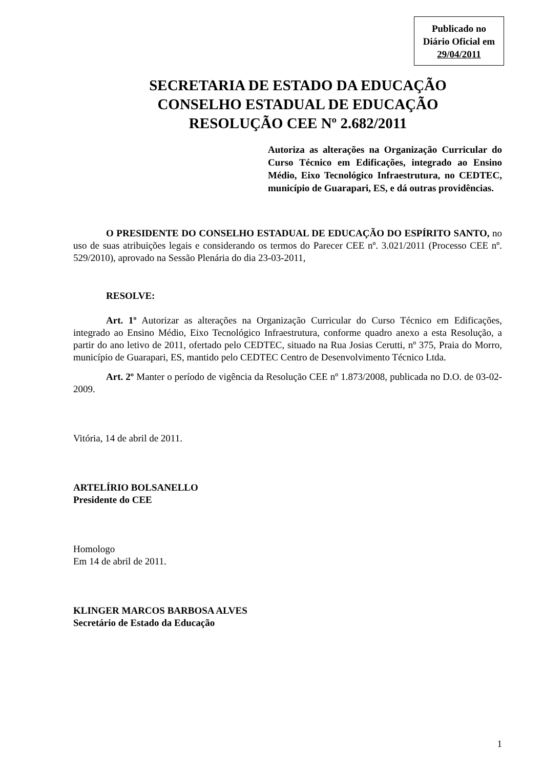Publicado no
Diário Oficial em
29/04/2011
SECRETARIA DE ESTADO DA EDUCAÇÃO
CONSELHO ESTADUAL DE EDUCAÇÃO
RESOLUÇÃO CEE Nº 2.682/2011
Autoriza as alterações na Organização Curricular do Curso Técnico em Edificações, integrado ao Ensino Médio, Eixo Tecnológico Infraestrutura, no CEDTEC, município de Guarapari, ES, e dá outras providências.
O PRESIDENTE DO CONSELHO ESTADUAL DE EDUCAÇÃO DO ESPÍRITO SANTO, no uso de suas atribuições legais e considerando os termos do Parecer CEE nº. 3.021/2011 (Processo CEE nº. 529/2010), aprovado na Sessão Plenária do dia 23-03-2011,
RESOLVE:
Art. 1º Autorizar as alterações na Organização Curricular do Curso Técnico em Edificações, integrado ao Ensino Médio, Eixo Tecnológico Infraestrutura, conforme quadro anexo a esta Resolução, a partir do ano letivo de 2011, ofertado pelo CEDTEC, situado na Rua Josias Cerutti, nº 375, Praia do Morro, município de Guarapari, ES, mantido pelo CEDTEC Centro de Desenvolvimento Técnico Ltda.
Art. 2º Manter o período de vigência da Resolução CEE nº 1.873/2008, publicada no D.O. de 03-02-2009.
Vitória, 14 de abril de 2011.
ARTELÍRIO BOLSANELLO
Presidente do CEE
Homologo
Em 14 de abril de 2011.
KLINGER MARCOS BARBOSA ALVES
Secretário de Estado da Educação
1